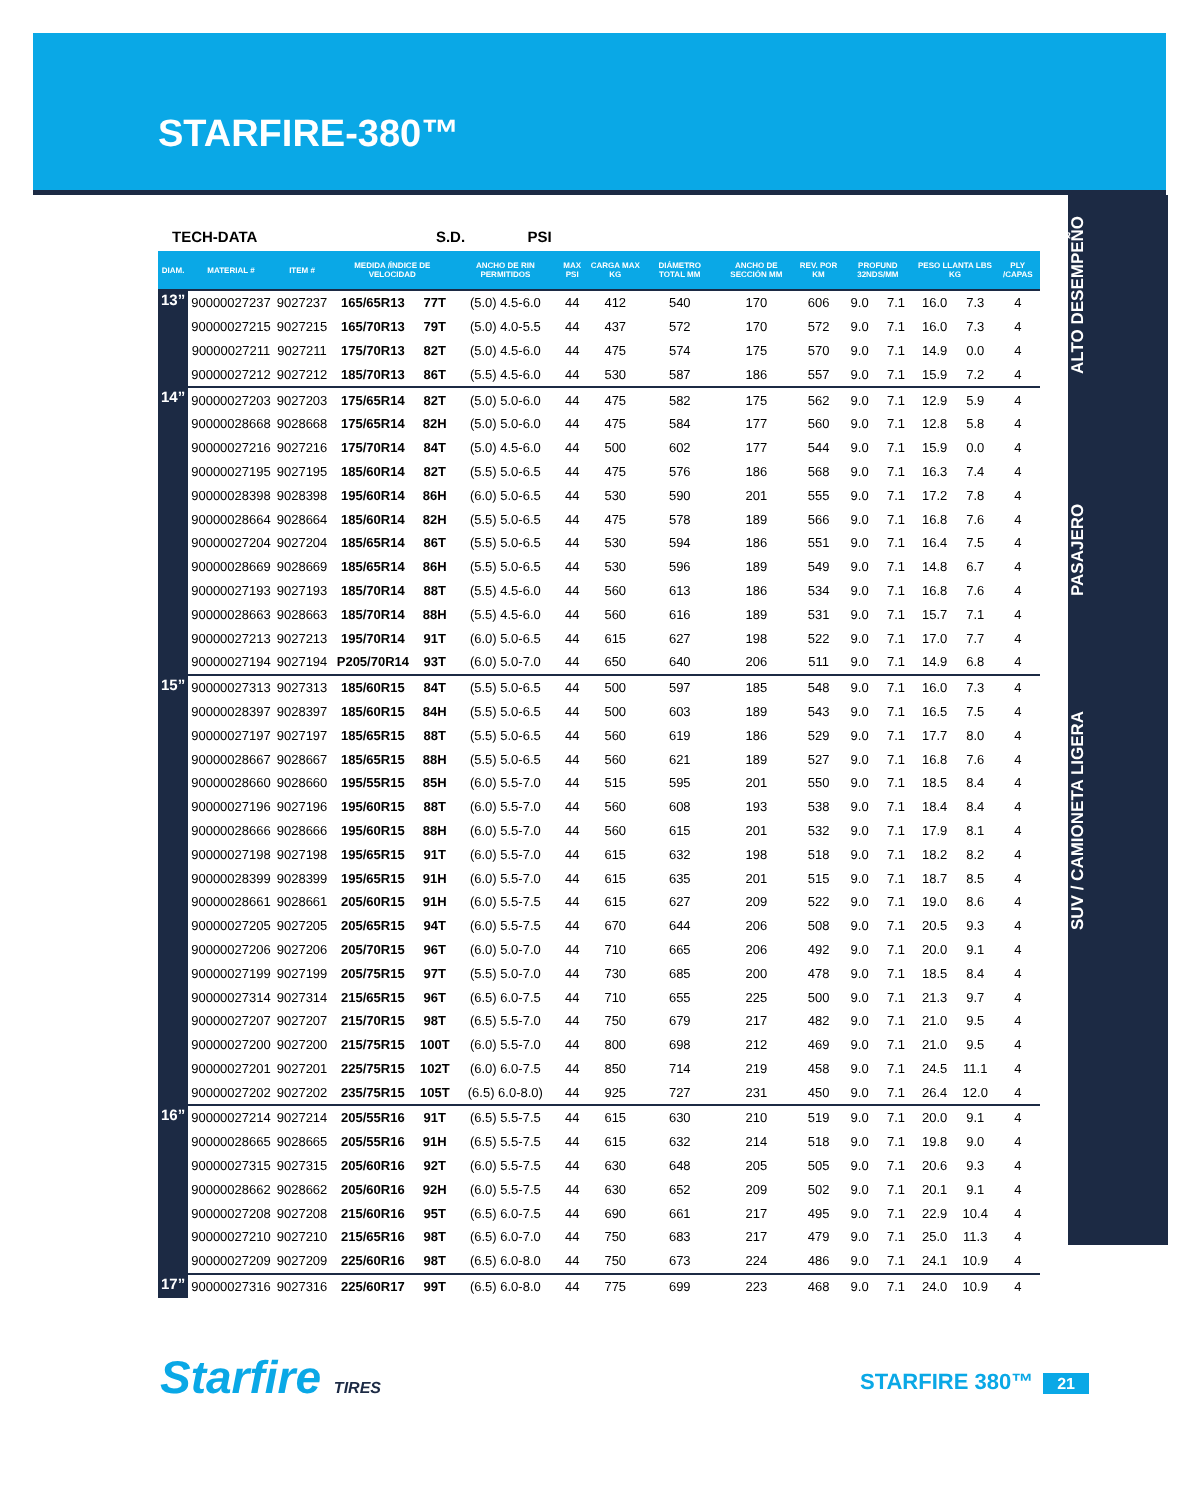STARFIRE-380™
ALTO DESEMPEÑO
PASAJERO
SUV / CAMIONETA LIGERA
TECH-DATA S.D. PSI
| DIAM. | MATERIAL # | ITEM # | MEDIDA /ÍNDICE DE VELOCIDAD | | ANCHO DE RIN PERMITIDOS | MAX PSI | CARGA MAX KG | DIÁMETRO TOTAL MM | ANCHO DE SECCIÓN MM | REV. POR KM | PROFUND 32NDS/MM | | PESO LLANTA LBS KG | | PLY /CAPAS |
| --- | --- | --- | --- | --- | --- | --- | --- | --- | --- | --- | --- | --- | --- | --- | --- |
| 13” | 90000027237 | 9027237 | 165/65R13 | 77T | (5.0) 4.5-6.0 | 44 | 412 | 540 | 170 | 606 | 9.0 | 7.1 | 16.0 | 7.3 | 4 |
| | 90000027215 | 9027215 | 165/70R13 | 79T | (5.0) 4.0-5.5 | 44 | 437 | 572 | 170 | 572 | 9.0 | 7.1 | 16.0 | 7.3 | 4 |
| | 90000027211 | 9027211 | 175/70R13 | 82T | (5.0) 4.5-6.0 | 44 | 475 | 574 | 175 | 570 | 9.0 | 7.1 | 14.9 | 0.0 | 4 |
| | 90000027212 | 9027212 | 185/70R13 | 86T | (5.5) 4.5-6.0 | 44 | 530 | 587 | 186 | 557 | 9.0 | 7.1 | 15.9 | 7.2 | 4 |
| 14” | 90000027203 | 9027203 | 175/65R14 | 82T | (5.0) 5.0-6.0 | 44 | 475 | 582 | 175 | 562 | 9.0 | 7.1 | 12.9 | 5.9 | 4 |
| | 90000028668 | 9028668 | 175/65R14 | 82H | (5.0) 5.0-6.0 | 44 | 475 | 584 | 177 | 560 | 9.0 | 7.1 | 12.8 | 5.8 | 4 |
| | 90000027216 | 9027216 | 175/70R14 | 84T | (5.0) 4.5-6.0 | 44 | 500 | 602 | 177 | 544 | 9.0 | 7.1 | 15.9 | 0.0 | 4 |
| | 90000027195 | 9027195 | 185/60R14 | 82T | (5.5) 5.0-6.5 | 44 | 475 | 576 | 186 | 568 | 9.0 | 7.1 | 16.3 | 7.4 | 4 |
| | 90000028398 | 9028398 | 195/60R14 | 86H | (6.0) 5.0-6.5 | 44 | 530 | 590 | 201 | 555 | 9.0 | 7.1 | 17.2 | 7.8 | 4 |
| | 90000028664 | 9028664 | 185/60R14 | 82H | (5.5) 5.0-6.5 | 44 | 475 | 578 | 189 | 566 | 9.0 | 7.1 | 16.8 | 7.6 | 4 |
| | 90000027204 | 9027204 | 185/65R14 | 86T | (5.5) 5.0-6.5 | 44 | 530 | 594 | 186 | 551 | 9.0 | 7.1 | 16.4 | 7.5 | 4 |
| | 90000028669 | 9028669 | 185/65R14 | 86H | (5.5) 5.0-6.5 | 44 | 530 | 596 | 189 | 549 | 9.0 | 7.1 | 14.8 | 6.7 | 4 |
| | 90000027193 | 9027193 | 185/70R14 | 88T | (5.5) 4.5-6.0 | 44 | 560 | 613 | 186 | 534 | 9.0 | 7.1 | 16.8 | 7.6 | 4 |
| | 90000028663 | 9028663 | 185/70R14 | 88H | (5.5) 4.5-6.0 | 44 | 560 | 616 | 189 | 531 | 9.0 | 7.1 | 15.7 | 7.1 | 4 |
| | 90000027213 | 9027213 | 195/70R14 | 91T | (6.0) 5.0-6.5 | 44 | 615 | 627 | 198 | 522 | 9.0 | 7.1 | 17.0 | 7.7 | 4 |
| | 90000027194 | 9027194 | P205/70R14 | 93T | (6.0) 5.0-7.0 | 44 | 650 | 640 | 206 | 511 | 9.0 | 7.1 | 14.9 | 6.8 | 4 |
| 15” | 90000027313 | 9027313 | 185/60R15 | 84T | (5.5) 5.0-6.5 | 44 | 500 | 597 | 185 | 548 | 9.0 | 7.1 | 16.0 | 7.3 | 4 |
| | 90000028397 | 9028397 | 185/60R15 | 84H | (5.5) 5.0-6.5 | 44 | 500 | 603 | 189 | 543 | 9.0 | 7.1 | 16.5 | 7.5 | 4 |
| | 90000027197 | 9027197 | 185/65R15 | 88T | (5.5) 5.0-6.5 | 44 | 560 | 619 | 186 | 529 | 9.0 | 7.1 | 17.7 | 8.0 | 4 |
| | 90000028667 | 9028667 | 185/65R15 | 88H | (5.5) 5.0-6.5 | 44 | 560 | 621 | 189 | 527 | 9.0 | 7.1 | 16.8 | 7.6 | 4 |
| | 90000028660 | 9028660 | 195/55R15 | 85H | (6.0) 5.5-7.0 | 44 | 515 | 595 | 201 | 550 | 9.0 | 7.1 | 18.5 | 8.4 | 4 |
| | 90000027196 | 9027196 | 195/60R15 | 88T | (6.0) 5.5-7.0 | 44 | 560 | 608 | 193 | 538 | 9.0 | 7.1 | 18.4 | 8.4 | 4 |
| | 90000028666 | 9028666 | 195/60R15 | 88H | (6.0) 5.5-7.0 | 44 | 560 | 615 | 201 | 532 | 9.0 | 7.1 | 17.9 | 8.1 | 4 |
| | 90000027198 | 9027198 | 195/65R15 | 91T | (6.0) 5.5-7.0 | 44 | 615 | 632 | 198 | 518 | 9.0 | 7.1 | 18.2 | 8.2 | 4 |
| | 90000028399 | 9028399 | 195/65R15 | 91H | (6.0) 5.5-7.0 | 44 | 615 | 635 | 201 | 515 | 9.0 | 7.1 | 18.7 | 8.5 | 4 |
| | 90000028661 | 9028661 | 205/60R15 | 91H | (6.0) 5.5-7.5 | 44 | 615 | 627 | 209 | 522 | 9.0 | 7.1 | 19.0 | 8.6 | 4 |
| | 90000027205 | 9027205 | 205/65R15 | 94T | (6.0) 5.5-7.5 | 44 | 670 | 644 | 206 | 508 | 9.0 | 7.1 | 20.5 | 9.3 | 4 |
| | 90000027206 | 9027206 | 205/70R15 | 96T | (6.0) 5.0-7.0 | 44 | 710 | 665 | 206 | 492 | 9.0 | 7.1 | 20.0 | 9.1 | 4 |
| | 90000027199 | 9027199 | 205/75R15 | 97T | (5.5) 5.0-7.0 | 44 | 730 | 685 | 200 | 478 | 9.0 | 7.1 | 18.5 | 8.4 | 4 |
| | 90000027314 | 9027314 | 215/65R15 | 96T | (6.5) 6.0-7.5 | 44 | 710 | 655 | 225 | 500 | 9.0 | 7.1 | 21.3 | 9.7 | 4 |
| | 90000027207 | 9027207 | 215/70R15 | 98T | (6.5) 5.5-7.0 | 44 | 750 | 679 | 217 | 482 | 9.0 | 7.1 | 21.0 | 9.5 | 4 |
| | 90000027200 | 9027200 | 215/75R15 | 100T | (6.0) 5.5-7.0 | 44 | 800 | 698 | 212 | 469 | 9.0 | 7.1 | 21.0 | 9.5 | 4 |
| | 90000027201 | 9027201 | 225/75R15 | 102T | (6.0) 6.0-7.5 | 44 | 850 | 714 | 219 | 458 | 9.0 | 7.1 | 24.5 | 11.1 | 4 |
| | 90000027202 | 9027202 | 235/75R15 | 105T | (6.5) 6.0-8.0) | 44 | 925 | 727 | 231 | 450 | 9.0 | 7.1 | 26.4 | 12.0 | 4 |
| 16” | 90000027214 | 9027214 | 205/55R16 | 91T | (6.5) 5.5-7.5 | 44 | 615 | 630 | 210 | 519 | 9.0 | 7.1 | 20.0 | 9.1 | 4 |
| | 90000028665 | 9028665 | 205/55R16 | 91H | (6.5) 5.5-7.5 | 44 | 615 | 632 | 214 | 518 | 9.0 | 7.1 | 19.8 | 9.0 | 4 |
| | 90000027315 | 9027315 | 205/60R16 | 92T | (6.0) 5.5-7.5 | 44 | 630 | 648 | 205 | 505 | 9.0 | 7.1 | 20.6 | 9.3 | 4 |
| | 90000028662 | 9028662 | 205/60R16 | 92H | (6.0) 5.5-7.5 | 44 | 630 | 652 | 209 | 502 | 9.0 | 7.1 | 20.1 | 9.1 | 4 |
| | 90000027208 | 9027208 | 215/60R16 | 95T | (6.5) 6.0-7.5 | 44 | 690 | 661 | 217 | 495 | 9.0 | 7.1 | 22.9 | 10.4 | 4 |
| | 90000027210 | 9027210 | 215/65R16 | 98T | (6.5) 6.0-7.0 | 44 | 750 | 683 | 217 | 479 | 9.0 | 7.1 | 25.0 | 11.3 | 4 |
| | 90000027209 | 9027209 | 225/60R16 | 98T | (6.5) 6.0-8.0 | 44 | 750 | 673 | 224 | 486 | 9.0 | 7.1 | 24.1 | 10.9 | 4 |
| 17” | 90000027316 | 9027316 | 225/60R17 | 99T | (6.5) 6.0-8.0 | 44 | 775 | 699 | 223 | 468 | 9.0 | 7.1 | 24.0 | 10.9 | 4 |
Starfire TIRES STARFIRE 380™ 21